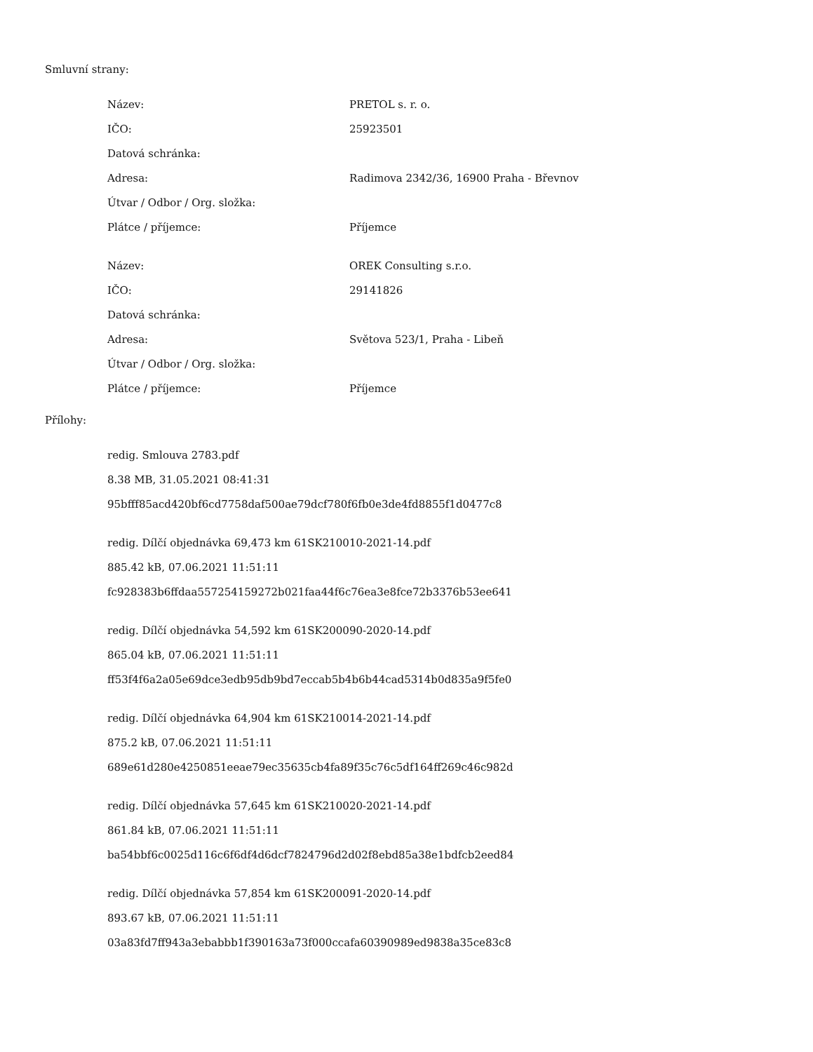Smluvní strany:
| Název: | PRETOL s. r. o. |
| IČO: | 25923501 |
| Datová schránka: | |
| Adresa: | Radimova 2342/36, 16900 Praha - Břevnov |
| Útvar / Odbor / Org. složka: | |
| Plátce / příjemce: | Příjemce |
| Název: | OREK Consulting s.r.o. |
| IČO: | 29141826 |
| Datová schránka: | |
| Adresa: | Světova 523/1, Praha - Libeň |
| Útvar / Odbor / Org. složka: | |
| Plátce / příjemce: | Příjemce |
Přílohy:
redig. Smlouva 2783.pdf
8.38 MB, 31.05.2021 08:41:31
95bfff85acd420bf6cd7758daf500ae79dcf780f6fb0e3de4fd8855f1d0477c8
redig. Dílčí objednávka 69,473 km 61SK210010-2021-14.pdf
885.42 kB, 07.06.2021 11:51:11
fc928383b6ffdaa557254159272b021faa44f6c76ea3e8fce72b3376b53ee641
redig. Dílčí objednávka 54,592 km 61SK200090-2020-14.pdf
865.04 kB, 07.06.2021 11:51:11
ff53f4f6a2a05e69dce3edb95db9bd7eccab5b4b6b44cad5314b0d835a9f5fe0
redig. Dílčí objednávka 64,904 km 61SK210014-2021-14.pdf
875.2 kB, 07.06.2021 11:51:11
689e61d280e4250851eeae79ec35635cb4fa89f35c76c5df164ff269c46c982d
redig. Dílčí objednávka 57,645 km 61SK210020-2021-14.pdf
861.84 kB, 07.06.2021 11:51:11
ba54bbf6c0025d116c6f6df4d6dcf7824796d2d02f8ebd85a38e1bdfcb2eed84
redig. Dílčí objednávka 57,854 km 61SK200091-2020-14.pdf
893.67 kB, 07.06.2021 11:51:11
03a83fd7ff943a3ebabbb1f390163a73f000ccafa60390989ed9838a35ce83c8